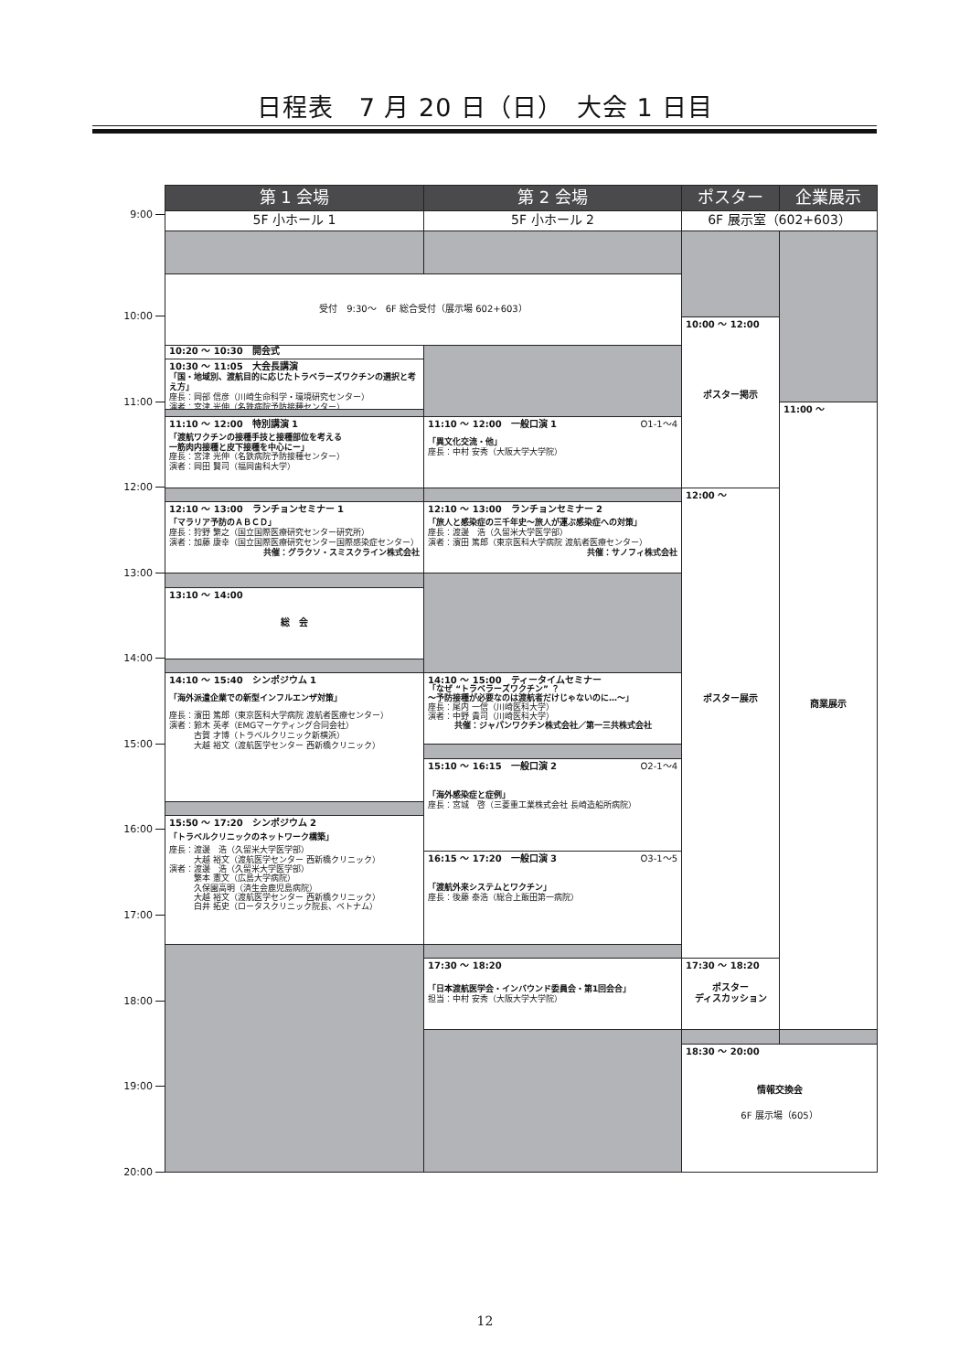日程表　7 月 20 日（日）　大会 1 日目
第 1 会場
第 2 会場
ポスター
企業展示
5F 小ホール 1
5F 小ホール 2
6F 展示室（602+603）
9:00
10:00
11:00
12:00
13:00
14:00
15:00
16:00
17:00
18:00
19:00
20:00
受付　9:30～　6F 総合受付（展示場 602+603）
10:20 ～ 10:30　開会式
10:30 ～ 11:05　大会長講演
「国・地域別、渡航目的に応じたトラベラーズワクチンの選択と考え方」
座長：岡部 信彦（川崎生命科学・環境研究センター）
演者：宮津 光伸（名鉄病院予防接種センター）
11:10 ～ 12:00　特別講演 1
「渡航ワクチンの接種手技と接種部位を考える
一筋肉内接種と皮下接種を中心にー」
座長：宮津 光伸（名鉄病院予防接種センター）
演者：岡田 賢司（福岡歯科大学）
12:10 ～ 13:00　ランチョンセミナー 1
「マラリア予防のＡＢＣＤ」
座長：狩野 繁之（国立国際医療研究センター研究所）
演者：加藤 康幸（国立国際医療研究センター国際感染症センター）
共催：グラクソ・スミスクライン株式会社
13:10 ～ 14:00
総　会
14:10 ～ 15:40　シンポジウム 1
「海外派遣企業での新型インフルエンザ対策」
座長：濱田 篤郎（東京医科大学病院 渡航者医療センター）
演者：鈴木 英孝（EMGマーケティング合同会社）
　　　古賀 才博（トラベルクリニック新横浜）
　　　大越 裕文（渡航医学センター 西新橋クリニック）
15:50 ～ 17:20　シンポジウム 2
「トラベルクリニックのネットワーク構築」
座長：渡邊　浩（久留米大学医学部）
　　　大越 裕文（渡航医学センター 西新橋クリニック）
演者：渡邊　浩（久留米大学医学部）
　　　繁本 憲文（広島大学病院）
　　　久保園高明（済生会鹿児島病院）
　　　大越 裕文（渡航医学センター 西新橋クリニック）
　　　白井 拓史（ロータスクリニック院長、ベトナム）
11:10 ～ 12:00　一般口演 1 O1-1～4
「異文化交流・他」
座長：中村 安秀（大阪大学大学院）
12:10 ～ 13:00　ランチョンセミナー 2
「旅人と感染症の三千年史～旅人が運ぶ感染症への対策」
座長：渡邊　浩（久留米大学医学部）
演者：濱田 篤郎（東京医科大学病院 渡航者医療センター）
共催：サノフィ株式会社
14:10 ～ 15:00　ティータイムセミナー
「なぜ “トラベラーズワクチン” ？
～予防接種が必要なのは渡航者だけじゃないのに…～」
座長：尾内 一信（川崎医科大学）
演者：中野 貴司（川崎医科大学）
共催：ジャパンワクチン株式会社／第一三共株式会社
15:10 ～ 16:15　一般口演 2 O2-1～4
「海外感染症と症例」
座長：宮城　啓（三菱重工業株式会社 長崎造船所病院）
16:15 ～ 17:20　一般口演 3 O3-1～5
「渡航外来システムとワクチン」
座長：後藤 泰浩（総合上飯田第一病院）
17:30 ～ 18:20
「日本渡航医学会・インバウンド委員会・第1回会合」
担当：中村 安秀（大阪大学大学院）
10:00 ～ 12:00
ポスター掲示
12:00 ～
ポスター展示
17:30 ～ 18:20
ポスター
ディスカッション
11:00 ～
商業展示
18:30 ～ 20:00
情報交換会
6F 展示場（605）
12